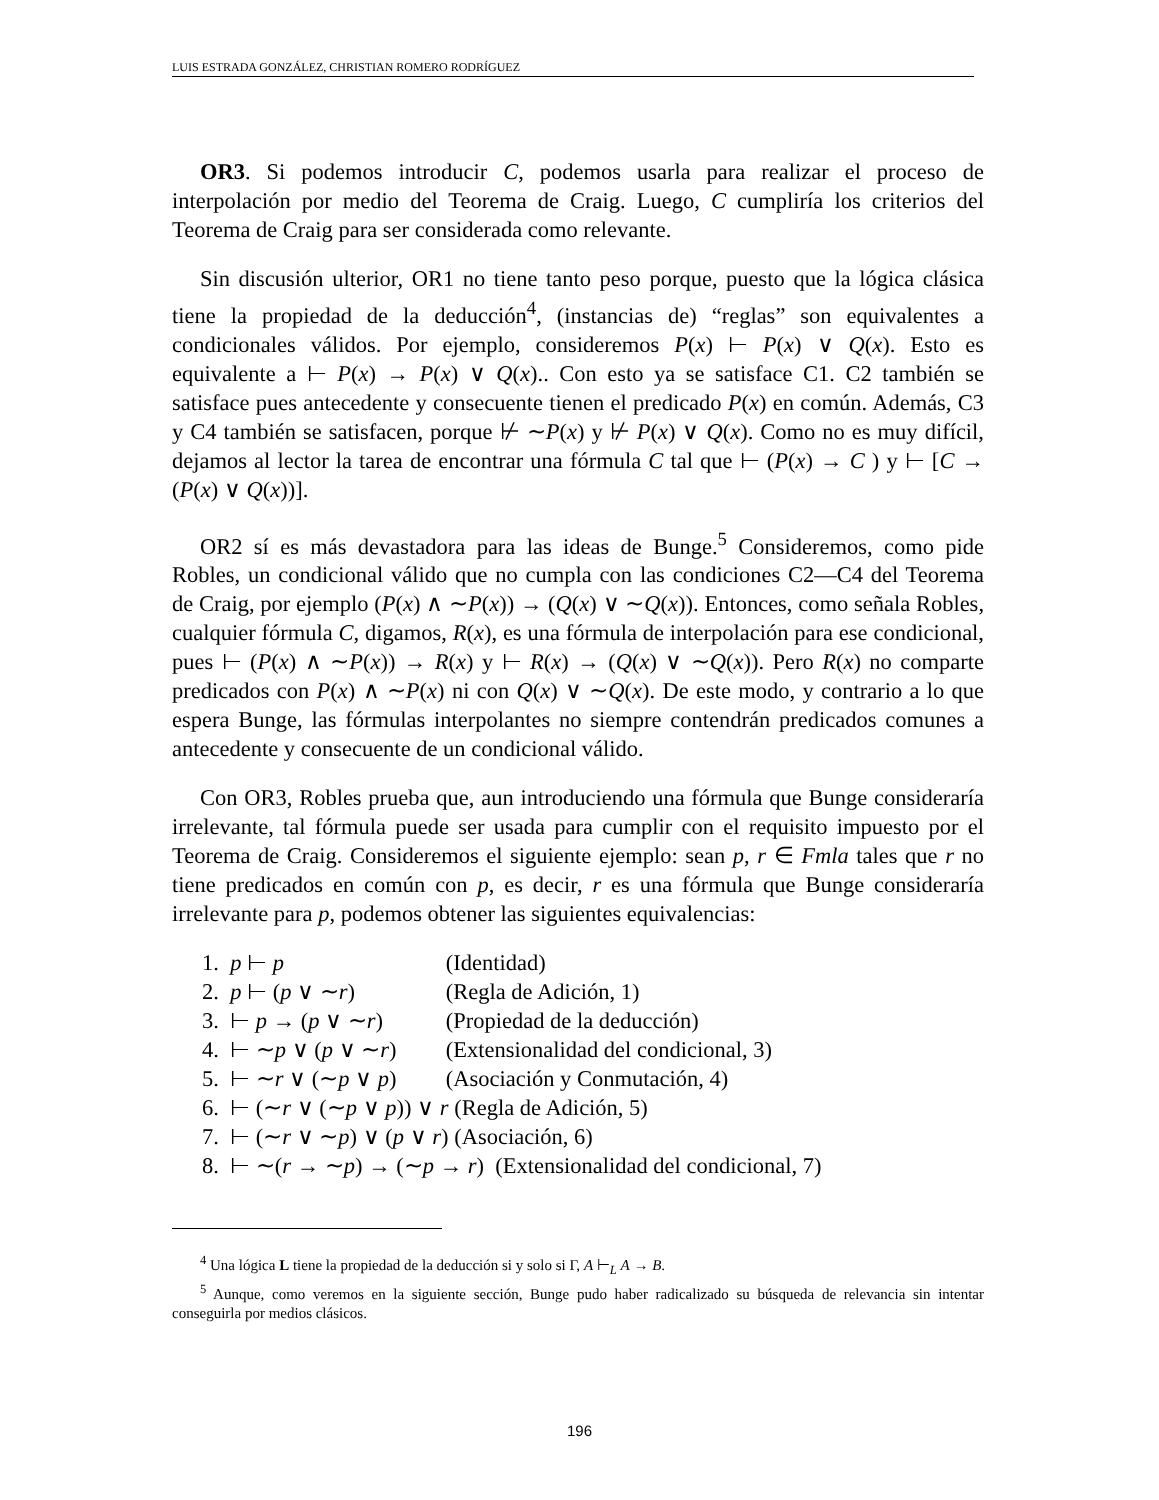LUIS ESTRADA GONZÁLEZ, CHRISTIAN ROMERO RODRÍGUEZ
OR3. Si podemos introducir C, podemos usarla para realizar el proceso de interpolación por medio del Teorema de Craig. Luego, C cumpliría los criterios del Teorema de Craig para ser considerada como relevante.
Sin discusión ulterior, OR1 no tiene tanto peso porque, puesto que la lógica clásica tiene la propiedad de la deducción<sup>4</sup>, (instancias de) “reglas” son equivalentes a condicionales válidos. Por ejemplo, consideremos P(x) ⊢ P(x) ∨ Q(x). Esto es equivalente a ⊢ P(x) → P(x) ∨ Q(x).. Con esto ya se satisface C1. C2 también se satisface pues antecedente y consecuente tienen el predicado P(x) en común. Además, C3 y C4 también se satisfacen, porque ⊬ ∼P(x) y ⊬ P(x) ∨ Q(x). Como no es muy difícil, dejamos al lector la tarea de encontrar una fórmula C tal que ⊢ (P(x) → C ) y ⊢ [C → (P(x) ∨ Q(x))].
OR2 sí es más devastadora para las ideas de Bunge.<sup>5</sup> Consideremos, como pide Robles, un condicional válido que no cumpla con las condiciones C2—C4 del Teorema de Craig, por ejemplo (P(x) ∧ ∼P(x)) → (Q(x) ∨ ∼Q(x)). Entonces, como señala Robles, cualquier fórmula C, digamos, R(x), es una fórmula de interpolación para ese condicional, pues ⊢ (P(x) ∧ ∼P(x)) → R(x) y ⊢ R(x) → (Q(x) ∨ ∼Q(x)). Pero R(x) no comparte predicados con P(x) ∧ ∼P(x) ni con Q(x) ∨ ∼Q(x). De este modo, y contrario a lo que espera Bunge, las fórmulas interpolantes no siempre contendrán predicados comunes a antecedente y consecuente de un condicional válido.
Con OR3, Robles prueba que, aun introduciendo una fórmula que Bunge consideraría irrelevante, tal fórmula puede ser usada para cumplir con el requisito impuesto por el Teorema de Craig. Consideremos el siguiente ejemplo: sean p, r ∈ Fmla tales que r no tiene predicados en común con p, es decir, r es una fórmula que Bunge consideraría irrelevante para p, podemos obtener las siguientes equivalencias:
1. p ⊢ p (Identidad)
2. p ⊢ (p ∨ ∼r) (Regla de Adición, 1)
3. ⊢ p → (p ∨ ∼r) (Propiedad de la deducción)
4. ⊢ ∼p ∨ (p ∨ ∼r) (Extensionalidad del condicional, 3)
5. ⊢ ∼r ∨ (∼p ∨ p) (Asociación y Conmutación, 4)
6. ⊢ (∼r ∨ (∼p ∨ p)) ∨ r (Regla de Adición, 5)
7. ⊢ (∼r ∨ ∼p) ∨ (p ∨ r) (Asociación, 6)
8. ⊢ ∼(r → ∼p) → (∼p → r) (Extensionalidad del condicional, 7)
<sup>4</sup> Una lógica L tiene la propiedad de la deducción si y solo si Γ, A ⊢<sub>L</sub> A → B.
<sup>5</sup> Aunque, como veremos en la siguiente sección, Bunge pudo haber radicalizado su búsqueda de relevancia sin intentar conseguirla por medios clásicos.
196